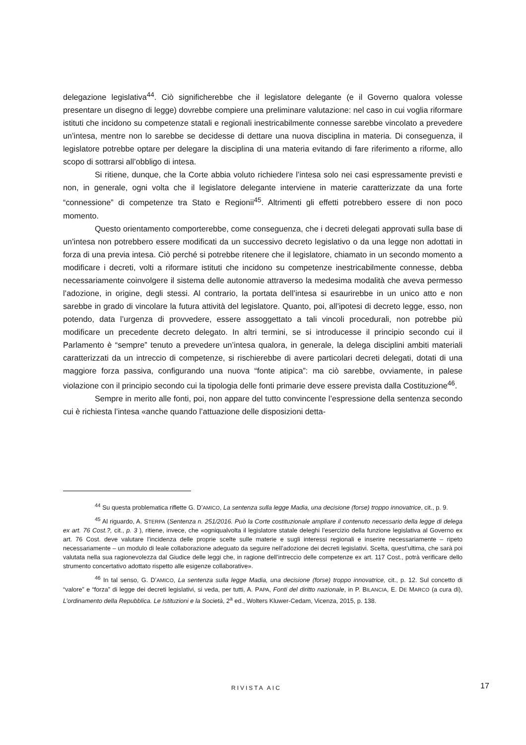delegazione legislativa<sup>44</sup>. Ciò significherebbe che il legislatore delegante (e il Governo qualora volesse presentare un disegno di legge) dovrebbe compiere una preliminare valutazione: nel caso in cui voglia riformare istituti che incidono su competenze statali e regionali inestricabilmente connesse sarebbe vincolato a prevedere un’intesa, mentre non lo sarebbe se decidesse di dettare una nuova disciplina in materia. Di conseguenza, il legislatore potrebbe optare per delegare la disciplina di una materia evitando di fare riferimento a riforme, allo scopo di sottrarsi all’obbligo di intesa.
Si ritiene, dunque, che la Corte abbia voluto richiedere l’intesa solo nei casi espressamente previsti e non, in generale, ogni volta che il legislatore delegante interviene in materie caratterizzate da una forte “connessione” di competenze tra Stato e Regionii<sup>45</sup>. Altrimenti gli effetti potrebbero essere di non poco momento.
Questo orientamento comporterebbe, come conseguenza, che i decreti delegati approvati sulla base di un’intesa non potrebbero essere modificati da un successivo decreto legislativo o da una legge non adottati in forza di una previa intesa. Ciò perché si potrebbe ritenere che il legislatore, chiamato in un secondo momento a modificare i decreti, volti a riformare istituti che incidono su competenze inestricabilmente connesse, debba necessariamente coinvolgere il sistema delle autonomie attraverso la medesima modalità che aveva permesso l’adozione, in origine, degli stessi. Al contrario, la portata dell’intesa si esaurirebbe in un unico atto e non sarebbe in grado di vincolare la futura attività del legislatore. Quanto, poi, all’ipotesi di decreto legge, esso, non potendo, data l’urgenza di provvedere, essere assoggettato a tali vincoli procedurali, non potrebbe più modificare un precedente decreto delegato. In altri termini, se si introducesse il principio secondo cui il Parlamento è “sempre” tenuto a prevedere un’intesa qualora, in generale, la delega disciplini ambiti materiali caratterizzati da un intreccio di competenze, si rischierebbe di avere particolari decreti delegati, dotati di una maggiore forza passiva, configurando una nuova “fonte atipica”: ma ciò sarebbe, ovviamente, in palese violazione con il principio secondo cui la tipologia delle fonti primarie deve essere prevista dalla Costituzione<sup>46</sup>.
Sempre in merito alle fonti, poi, non appare del tutto convincente l’espressione della sentenza secondo cui è richiesta l’intesa «anche quando l’attuazione delle disposizioni detta-
<sup>44</sup> Su questa problematica riflette G. D’AMICO, La sentenza sulla legge Madia, una decisione (forse) troppo innovatrice, cit., p. 9.
<sup>45</sup> Al riguardo, A. STERPA (Sentenza n. 251/2016. Può la Corte costituzionale ampliare il contenuto necessario della legge di delega ex art. 76 Cost.?, cit., p. 3 ), ritiene, invece, che «ogniqualvolta il legislatore statale deleghi l’esercizio della funzione legislativa al Governo ex art. 76 Cost. deve valutare l’incidenza delle proprie scelte sulle materie e sugli interessi regionali e inserire necessariamente – ripeto necessariamente – un modulo di leale collaborazione adeguato da seguire nell’adozione dei decreti legislativi. Scelta, quest’ultima, che sarà poi valutata nella sua ragionevolezza dal Giudice delle leggi che, in ragione dell’intreccio delle competenze ex art. 117 Cost., potrà verificare dello strumento concertativo adottato rispetto alle esigenze collaborative».
<sup>46</sup> In tal senso, G. D’AMICO, La sentenza sulla legge Madia, una decisione (forse) troppo innovatrice, cit., p. 12. Sul concetto di “valore” e “forza” di legge dei decreti legislativi, si veda, per tutti, A. PAPA, Fonti del diritto nazionale, in P. BILANCIA, E. DE MARCO (a cura di), L’ordinamento della Repubblica. Le Istituzioni e la Società, 2<sup>a</sup> ed., Wolters Kluwer-Cedam, Vicenza, 2015, p. 138.
RIVISTA AIC 17